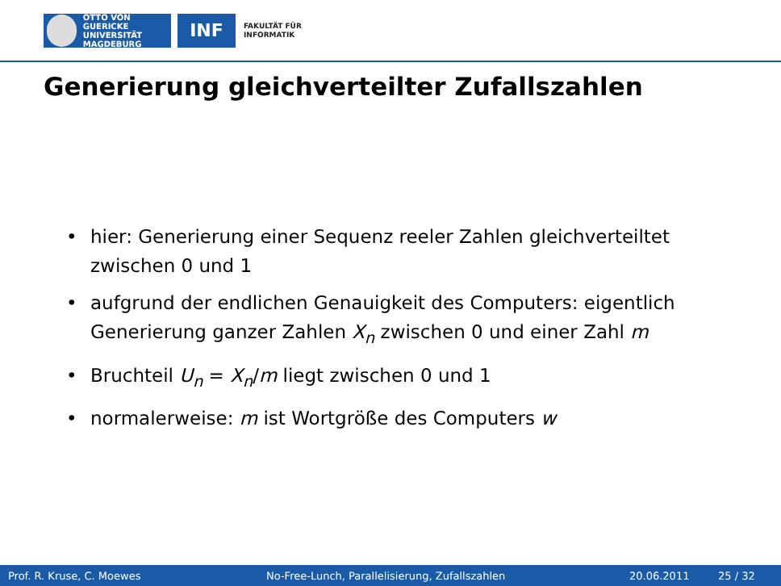OTTO VON GUERICKE
UNIVERSITÄT
MAGDEBURG
INF
FAKULTÄT FÜR
INFORMATIK
Generierung gleichverteilter Zufallszahlen
• hier: Generierung einer Sequenz reeler Zahlen gleichverteiltet zwischen 0 und 1
• aufgrund der endlichen Genauigkeit des Computers: eigentlich Generierung ganzer Zahlen X<sub>n</sub> zwischen 0 und einer Zahl m
• Bruchteil U<sub>n</sub> = X<sub>n</sub>/m liegt zwischen 0 und 1
• normalerweise: m ist Wortgröße des Computers w
Prof. R. Kruse, C. Moewes No-Free-Lunch, Parallelisierung, Zufallszahlen 20.06.2011 25 / 32